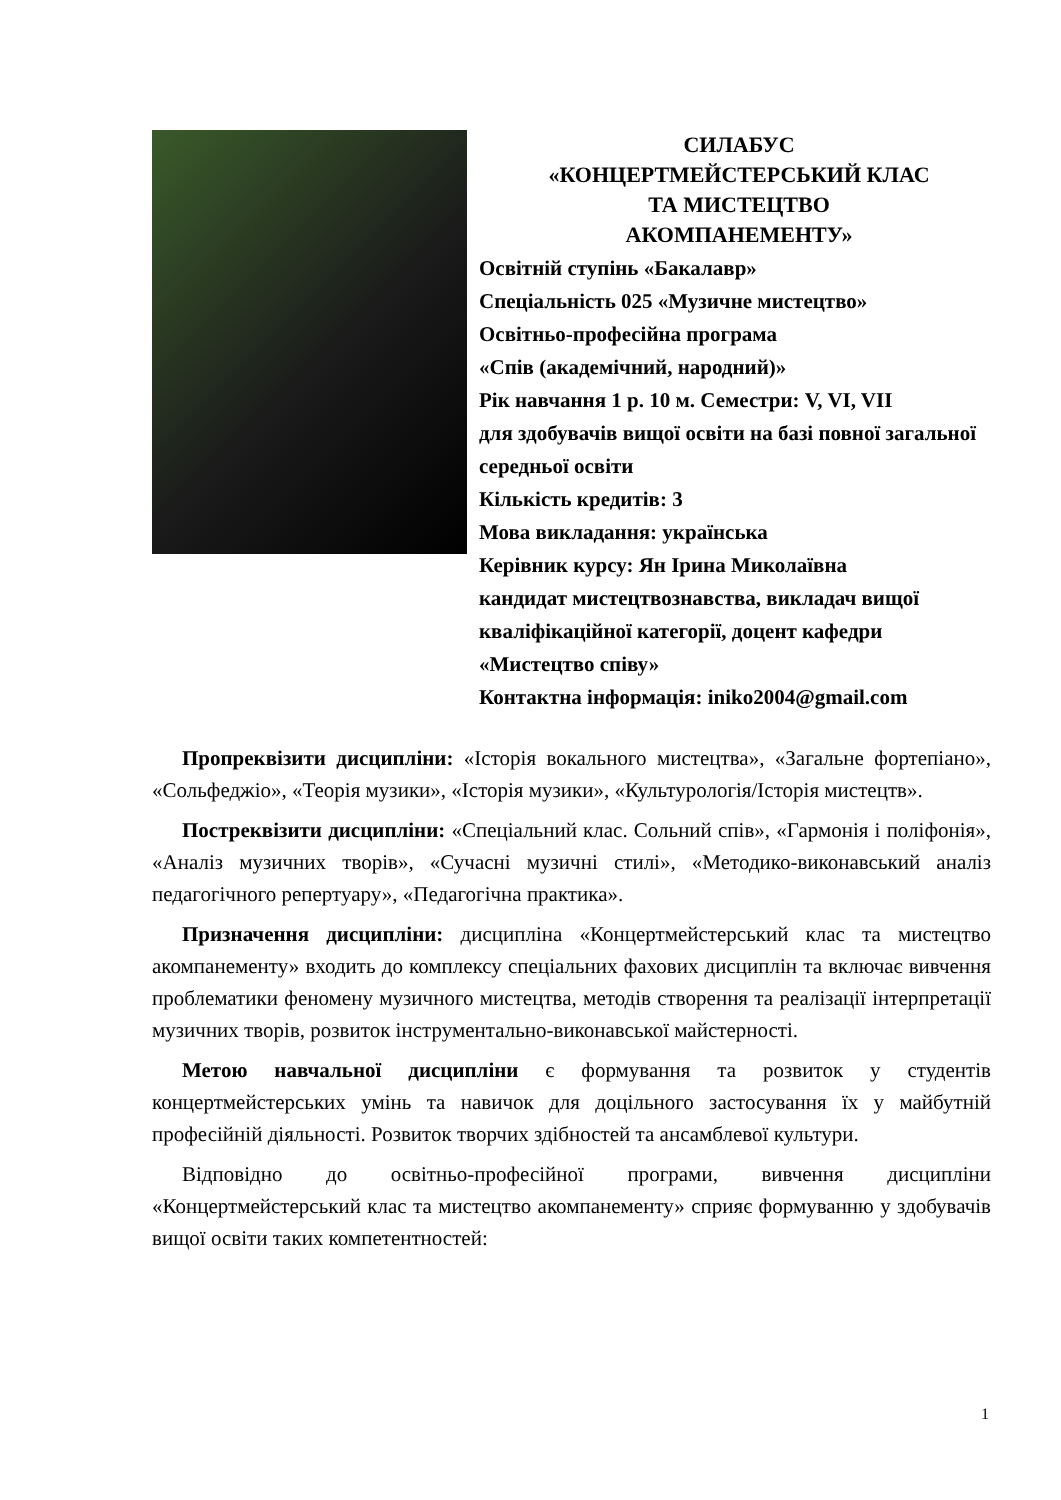СИЛАБУС
«КОНЦЕРТМЕЙСТЕРСЬКИЙ КЛАС
ТА МИСТЕЦТВО
АКОМПАНЕМЕНТУ»
Освітній ступінь «Бакалавр»
Спеціальність 025 «Музичне мистецтво»
Освітньо-професійна програма
«Спів (академічний, народний)»
Рік навчання 1 р. 10 м. Семестри: V, VI, VII
для здобувачів вищої освіти на базі повної загальної середньої освіти
Кількість кредитів: 3
Мова викладання: українська
Керівник курсу: Ян Ірина Миколаївна
кандидат мистецтвознавства, викладач вищої кваліфікаційної категорії, доцент кафедри «Мистецтво співу»
Контактна інформація: iniko2004@gmail.com
Пропреквізити дисципліни: «Історія вокального мистецтва», «Загальне фортепіано», «Сольфеджіо», «Теорія музики», «Історія музики», «Культурологія/Історія мистецтв».
Постреквізити дисципліни: «Спеціальний клас. Сольний спів», «Гармонія і поліфонія», «Аналіз музичних творів», «Сучасні музичні стилі», «Методико-виконавський аналіз педагогічного репертуару», «Педагогічна практика».
Призначення дисципліни: дисципліна «Концертмейстерський клас та мистецтво акомпанементу» входить до комплексу спеціальних фахових дисциплін та включає вивчення проблематики феномену музичного мистецтва, методів створення та реалізації інтерпретації музичних творів, розвиток інструментально-виконавської майстерності.
Метою навчальної дисципліни є формування та розвиток у студентів концертмейстерських умінь та навичок для доцільного застосування їх у майбутній професійній діяльності. Розвиток творчих здібностей та ансамблевої культури.
Відповідно до освітньо-професійної програми, вивчення дисципліни «Концертмейстерський клас та мистецтво акомпанементу» сприяє формуванню у здобувачів вищої освіти таких компетентностей:
1